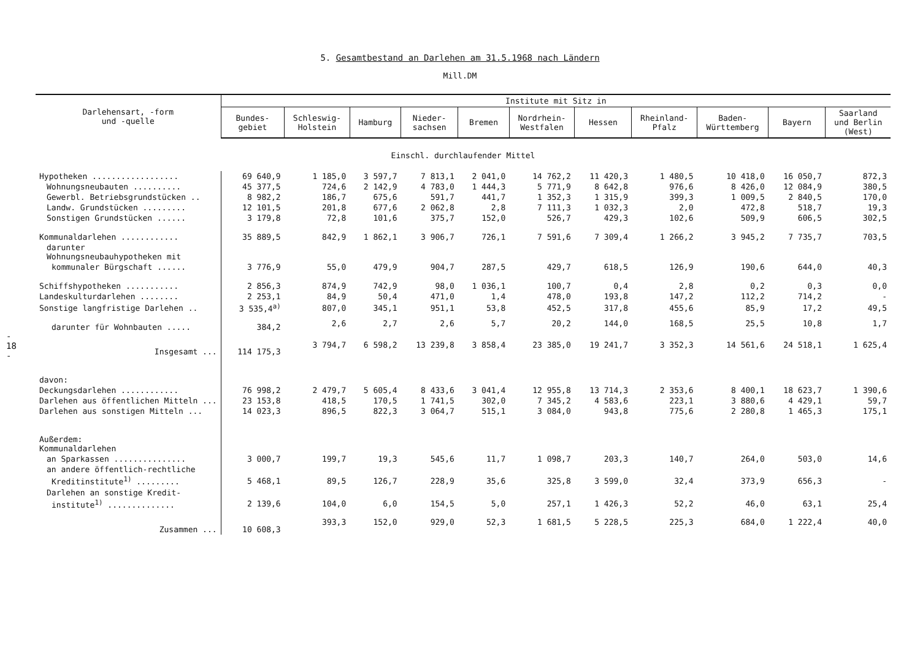- 18 -
5. Gesamtbestand an Darlehen am 31.5.1968 nach Ländern
Mill.DM
| Darlehensart, -form und -quelle | Institute mit Sitz in | | | | | | | | | | |
| --- | --- | --- | --- | --- | --- | --- | --- | --- | --- | --- | --- |
| | Bundes- gebiet | Schleswig- Holstein | Hamburg | Nieder- sachsen | Bremen | Nordrhein- Westfalen | Hessen | Rheinland- Pfalz | Baden- Württemberg | Bayern | Saarland und Berlin (West) |
| Einschl. durchlaufender Mittel | | | | | | | | | | | |
| Hypotheken .................. | 69 640,9 | 1 185,0 | 3 597,7 | 7 813,1 | 2 041,0 | 14 762,2 | 11 420,3 | 1 480,5 | 10 418,0 | 16 050,7 | 872,3 |
| Wohnungsneubauten .......... | 45 377,5 | 724,6 | 2 142,9 | 4 783,0 | 1 444,3 | 5 771,9 | 8 642,8 | 976,6 | 8 426,0 | 12 084,9 | 380,5 |
| Gewerbl. Betriebsgrundstücken .. | 8 982,2 | 186,7 | 675,6 | 591,7 | 441,7 | 1 352,3 | 1 315,9 | 399,3 | 1 009,5 | 2 840,5 | 170,0 |
| Landw. Grundstücken ......... | 12 101,5 | 201,8 | 677,6 | 2 062,8 | 2,8 | 7 111,3 | 1 032,3 | 2,0 | 472,8 | 518,7 | 19,3 |
| Sonstigen Grundstücken ...... | 3 179,8 | 72,8 | 101,6 | 375,7 | 152,0 | 526,7 | 429,3 | 102,6 | 509,9 | 606,5 | 302,5 |
| Kommunaldarlehen ............ | 35 889,5 | 842,9 | 1 862,1 | 3 906,7 | 726,1 | 7 591,6 | 7 309,4 | 1 266,2 | 3 945,2 | 7 735,7 | 703,5 |
| darunter Wohnungsneubauhypotheken mit | | | | | | | | | | | |
| kommunaler Bürgschaft ...... | 3 776,9 | 55,0 | 479,9 | 904,7 | 287,5 | 429,7 | 618,5 | 126,9 | 190,6 | 644,0 | 40,3 |
| Schiffshypotheken ........... | 2 856,3 | 874,9 | 742,9 | 98,0 | 1 036,1 | 100,7 | 0,4 | 2,8 | 0,2 | 0,3 | 0,0 |
| Landeskulturdarlehen ........ | 2 253,1 | 84,9 | 50,4 | 471,0 | 1,4 | 478,0 | 193,8 | 147,2 | 112,2 | 714,2 | - |
| Sonstige langfristige Darlehen .. | 3 535,4<sup>a)</sup> | 807,0 | 345,1 | 951,1 | 53,8 | 452,5 | 317,8 | 455,6 | 85,9 | 17,2 | 49,5 |
| darunter für Wohnbauten ..... | 384,2 | 2,6 | 2,7 | 2,6 | 5,7 | 20,2 | 144,0 | 168,5 | 25,5 | 10,8 | 1,7 |
| Insgesamt ... | 114 175,3 | 3 794,7 | 6 598,2 | 13 239,8 | 3 858,4 | 23 385,0 | 19 241,7 | 3 352,3 | 14 561,6 | 24 518,1 | 1 625,4 |
| davon: | | | | | | | | | | | |
| Deckungsdarlehen ............ | 76 998,2 | 2 479,7 | 5 605,4 | 8 433,6 | 3 041,4 | 12 955,8 | 13 714,3 | 2 353,6 | 8 400,1 | 18 623,7 | 1 390,6 |
| Darlehen aus öffentlichen Mitteln ... | 23 153,8 | 418,5 | 170,5 | 1 741,5 | 302,0 | 7 345,2 | 4 583,6 | 223,1 | 3 880,6 | 4 429,1 | 59,7 |
| Darlehen aus sonstigen Mitteln ... | 14 023,3 | 896,5 | 822,3 | 3 064,7 | 515,1 | 3 084,0 | 943,8 | 775,6 | 2 280,8 | 1 465,3 | 175,1 |
| Außerdem: Kommunaldarlehen | | | | | | | | | | | |
| an Sparkassen ............... | 3 000,7 | 199,7 | 19,3 | 545,6 | 11,7 | 1 098,7 | 203,3 | 140,7 | 264,0 | 503,0 | 14,6 |
| an andere öffentlich-rechtliche | | | | | | | | | | | |
| Kreditinstitute<sup>1)</sup> ......... | 5 468,1 | 89,5 | 126,7 | 228,9 | 35,6 | 325,8 | 3 599,0 | 32,4 | 373,9 | 656,3 | - |
| Darlehen an sonstige Kredit- | | | | | | | | | | | |
| institute<sup>1)</sup> .............. | 2 139,6 | 104,0 | 6,0 | 154,5 | 5,0 | 257,1 | 1 426,3 | 52,2 | 46,0 | 63,1 | 25,4 |
| Zusammen ... | 10 608,3 | 393,3 | 152,0 | 929,0 | 52,3 | 1 681,5 | 5 228,5 | 225,3 | 684,0 | 1 222,4 | 40,0 |